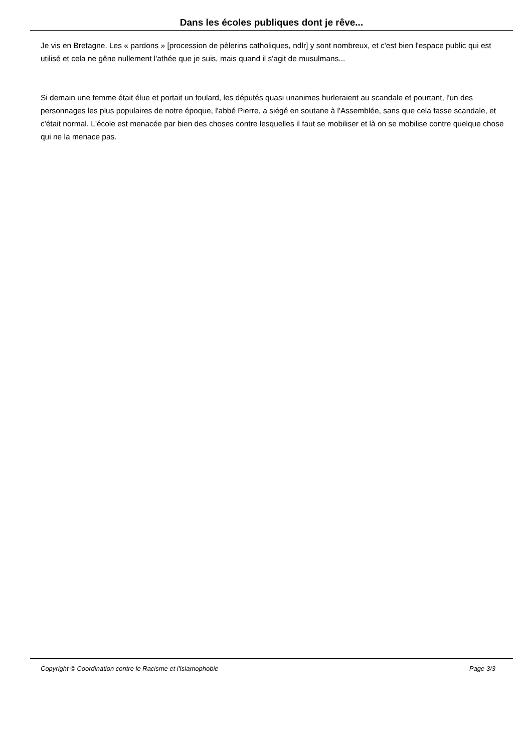Dans les écoles publiques dont je rêve...
Je vis en Bretagne. Les « pardons » [procession de pèlerins catholiques, ndlr] y sont nombreux, et c'est bien l'espace public qui est utilisé et cela ne gêne nullement l'athée que je suis, mais quand il s'agit de musulmans...
Si demain une femme était élue et portait un foulard, les députés quasi unanimes hurleraient au scandale et pourtant, l'un des personnages les plus populaires de notre époque, l'abbé Pierre, a siégé en soutane à l'Assemblée, sans que cela fasse scandale, et c'était normal. L'école est menacée par bien des choses contre lesquelles il faut se mobiliser et là on se mobilise contre quelque chose qui ne la menace pas.
Copyright © Coordination contre le Racisme et l'Islamophobie Page 3/3